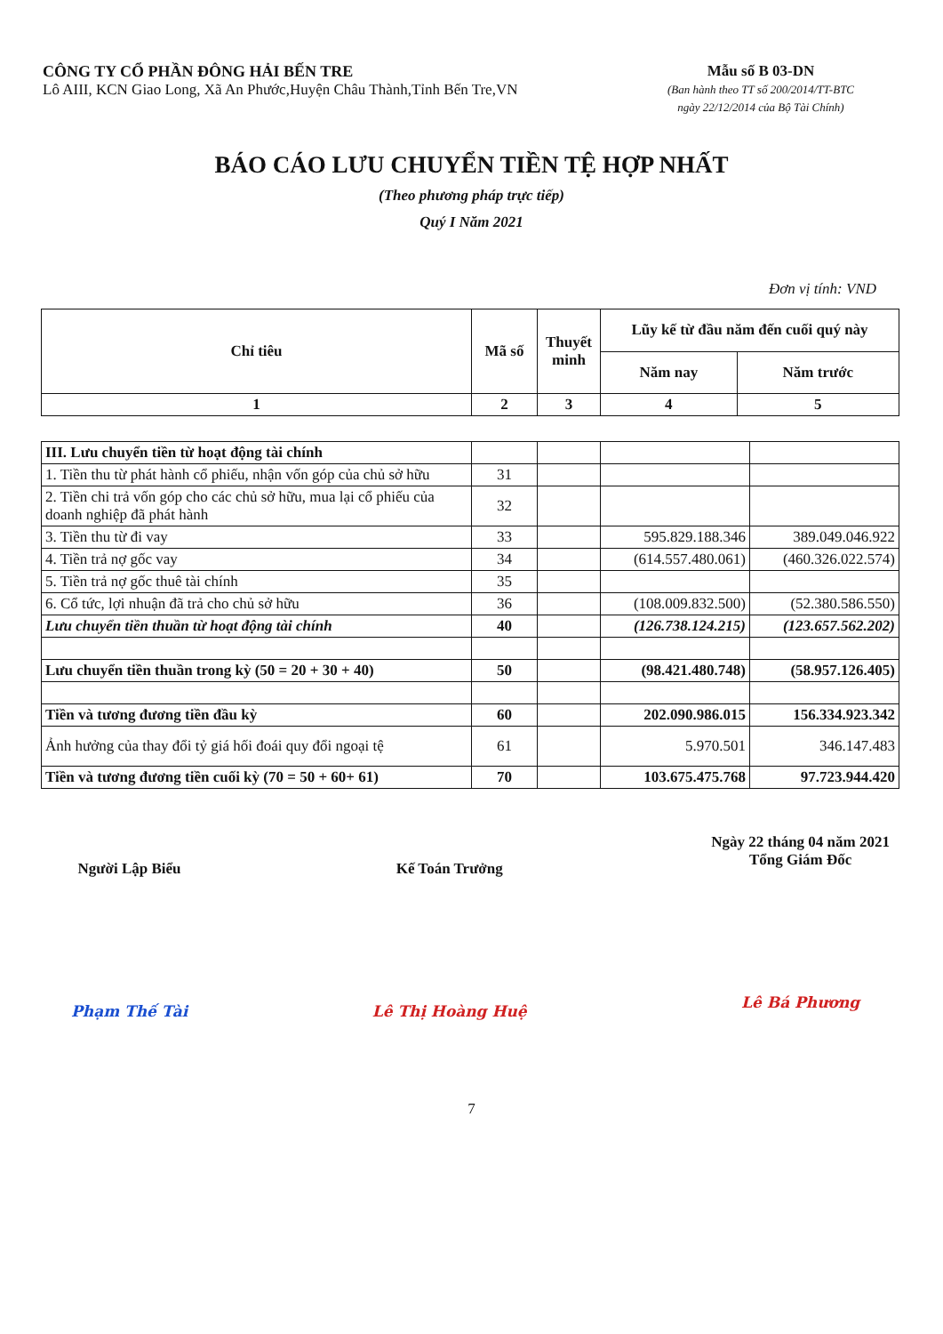CÔNG TY CỔ PHẦN ĐÔNG HẢI BẾN TRE
Lô AIII, KCN Giao Long, Xã An Phước,Huyện Châu Thành,Tỉnh Bến Tre,VN
Mẫu số B 03-DN
(Ban hành theo TT số 200/2014/TT-BTC
ngày 22/12/2014 của Bộ Tài Chính)
BÁO CÁO LƯU CHUYỂN TIỀN TỆ HỢP NHẤT
(Theo phương pháp trực tiếp)
Quý I Năm 2021
Đơn vị tính: VND
| Chỉ tiêu | Mã số | Thuyết minh | Lũy kế từ đầu năm đến cuối quý này | |
| --- | --- | --- | --- | --- |
| | | | Năm nay | Năm trước |
| 1 | 2 | 3 | 4 | 5 |
| III. Lưu chuyển tiền từ hoạt động tài chính | | | | |
| 1. Tiền thu từ phát hành cổ phiếu, nhận vốn góp của chủ sở hữu | 31 | | | |
| 2. Tiền chi trả vốn góp cho các chủ sở hữu, mua lại cổ phiếu của doanh nghiệp đã phát hành | 32 | | | |
| 3. Tiền thu từ đi vay | 33 | | 595.829.188.346 | 389.049.046.922 |
| 4. Tiền trả nợ gốc vay | 34 | | (614.557.480.061) | (460.326.022.574) |
| 5. Tiền trả nợ gốc thuê tài chính | 35 | | | |
| 6. Cổ tức, lợi nhuận đã trả cho chủ sở hữu | 36 | | (108.009.832.500) | (52.380.586.550) |
| Lưu chuyển tiền thuần từ hoạt động tài chính | 40 | | (126.738.124.215) | (123.657.562.202) |
| Lưu chuyển tiền thuần trong kỳ (50 = 20 + 30 + 40) | 50 | | (98.421.480.748) | (58.957.126.405) |
| Tiền và tương đương tiền đầu kỳ | 60 | | 202.090.986.015 | 156.334.923.342 |
| Ảnh hưởng của thay đổi tỷ giá hối đoái quy đổi ngoại tệ | 61 | | 5.970.501 | 346.147.483 |
| Tiền và tương đương tiền cuối kỳ (70 = 50 + 60+ 61) | 70 | | 103.675.475.768 | 97.723.944.420 |
Người Lập Biểu
Phạm Thế Tài
Kế Toán Trưởng
Lê Thị Hoàng Huệ
Ngày 22 tháng 04 năm 2021
Tổng Giám Đốc
Lê Bá Phương
7